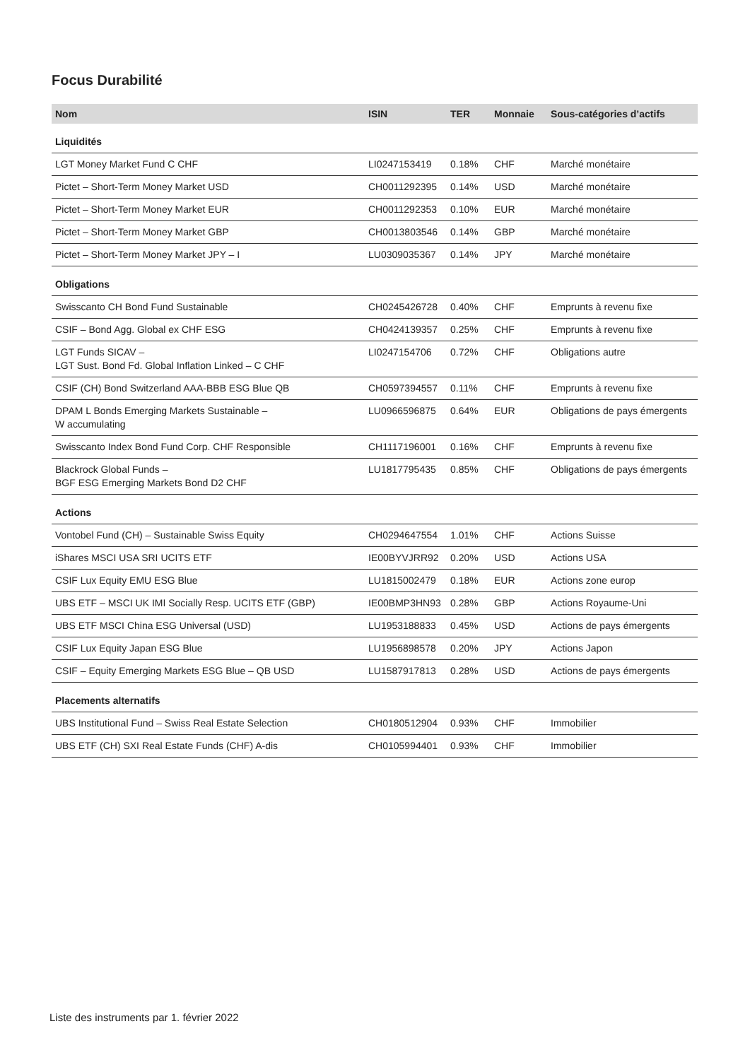Focus Durabilité
| Nom | ISIN | TER | Monnaie | Sous-catégories d’actifs |
| --- | --- | --- | --- | --- |
| Liquidités | | | | |
| LGT Money Market Fund C CHF | LI0247153419 | 0.18% | CHF | Marché monétaire |
| Pictet – Short-Term Money Market USD | CH0011292395 | 0.14% | USD | Marché monétaire |
| Pictet – Short-Term Money Market EUR | CH0011292353 | 0.10% | EUR | Marché monétaire |
| Pictet – Short-Term Money Market GBP | CH0013803546 | 0.14% | GBP | Marché monétaire |
| Pictet – Short-Term Money Market JPY – I | LU0309035367 | 0.14% | JPY | Marché monétaire |
| Obligations | | | | |
| Swisscanto CH Bond Fund Sustainable | CH0245426728 | 0.40% | CHF | Emprunts à revenu fixe |
| CSIF – Bond Agg. Global ex CHF ESG | CH0424139357 | 0.25% | CHF | Emprunts à revenu fixe |
| LGT Funds SICAV – LGT Sust. Bond Fd. Global Inflation Linked – C CHF | LI0247154706 | 0.72% | CHF | Obligations autre |
| CSIF (CH) Bond Switzerland AAA-BBB ESG Blue QB | CH0597394557 | 0.11% | CHF | Emprunts à revenu fixe |
| DPAM L Bonds Emerging Markets Sustainable – W accumulating | LU0966596875 | 0.64% | EUR | Obligations de pays émergents |
| Swisscanto Index Bond Fund Corp. CHF Responsible | CH1117196001 | 0.16% | CHF | Emprunts à revenu fixe |
| Blackrock Global Funds – BGF ESG Emerging Markets Bond D2 CHF | LU1817795435 | 0.85% | CHF | Obligations de pays émergents |
| Actions | | | | |
| Vontobel Fund (CH) – Sustainable Swiss Equity | CH0294647554 | 1.01% | CHF | Actions Suisse |
| iShares MSCI USA SRI UCITS ETF | IE00BYVJRR92 | 0.20% | USD | Actions USA |
| CSIF Lux Equity EMU ESG Blue | LU1815002479 | 0.18% | EUR | Actions zone europ |
| UBS ETF – MSCI UK IMI Socially Resp. UCITS ETF (GBP) | IE00BMP3HN93 | 0.28% | GBP | Actions Royaume-Uni |
| UBS ETF MSCI China ESG Universal (USD) | LU1953188833 | 0.45% | USD | Actions de pays émergents |
| CSIF Lux Equity Japan ESG Blue | LU1956898578 | 0.20% | JPY | Actions Japon |
| CSIF – Equity Emerging Markets ESG Blue – QB USD | LU1587917813 | 0.28% | USD | Actions de pays émergents |
| Placements alternatifs | | | | |
| UBS Institutional Fund – Swiss Real Estate Selection | CH0180512904 | 0.93% | CHF | Immobilier |
| UBS ETF (CH) SXI Real Estate Funds (CHF) A-dis | CH0105994401 | 0.93% | CHF | Immobilier |
Liste des instruments par 1. février 2022